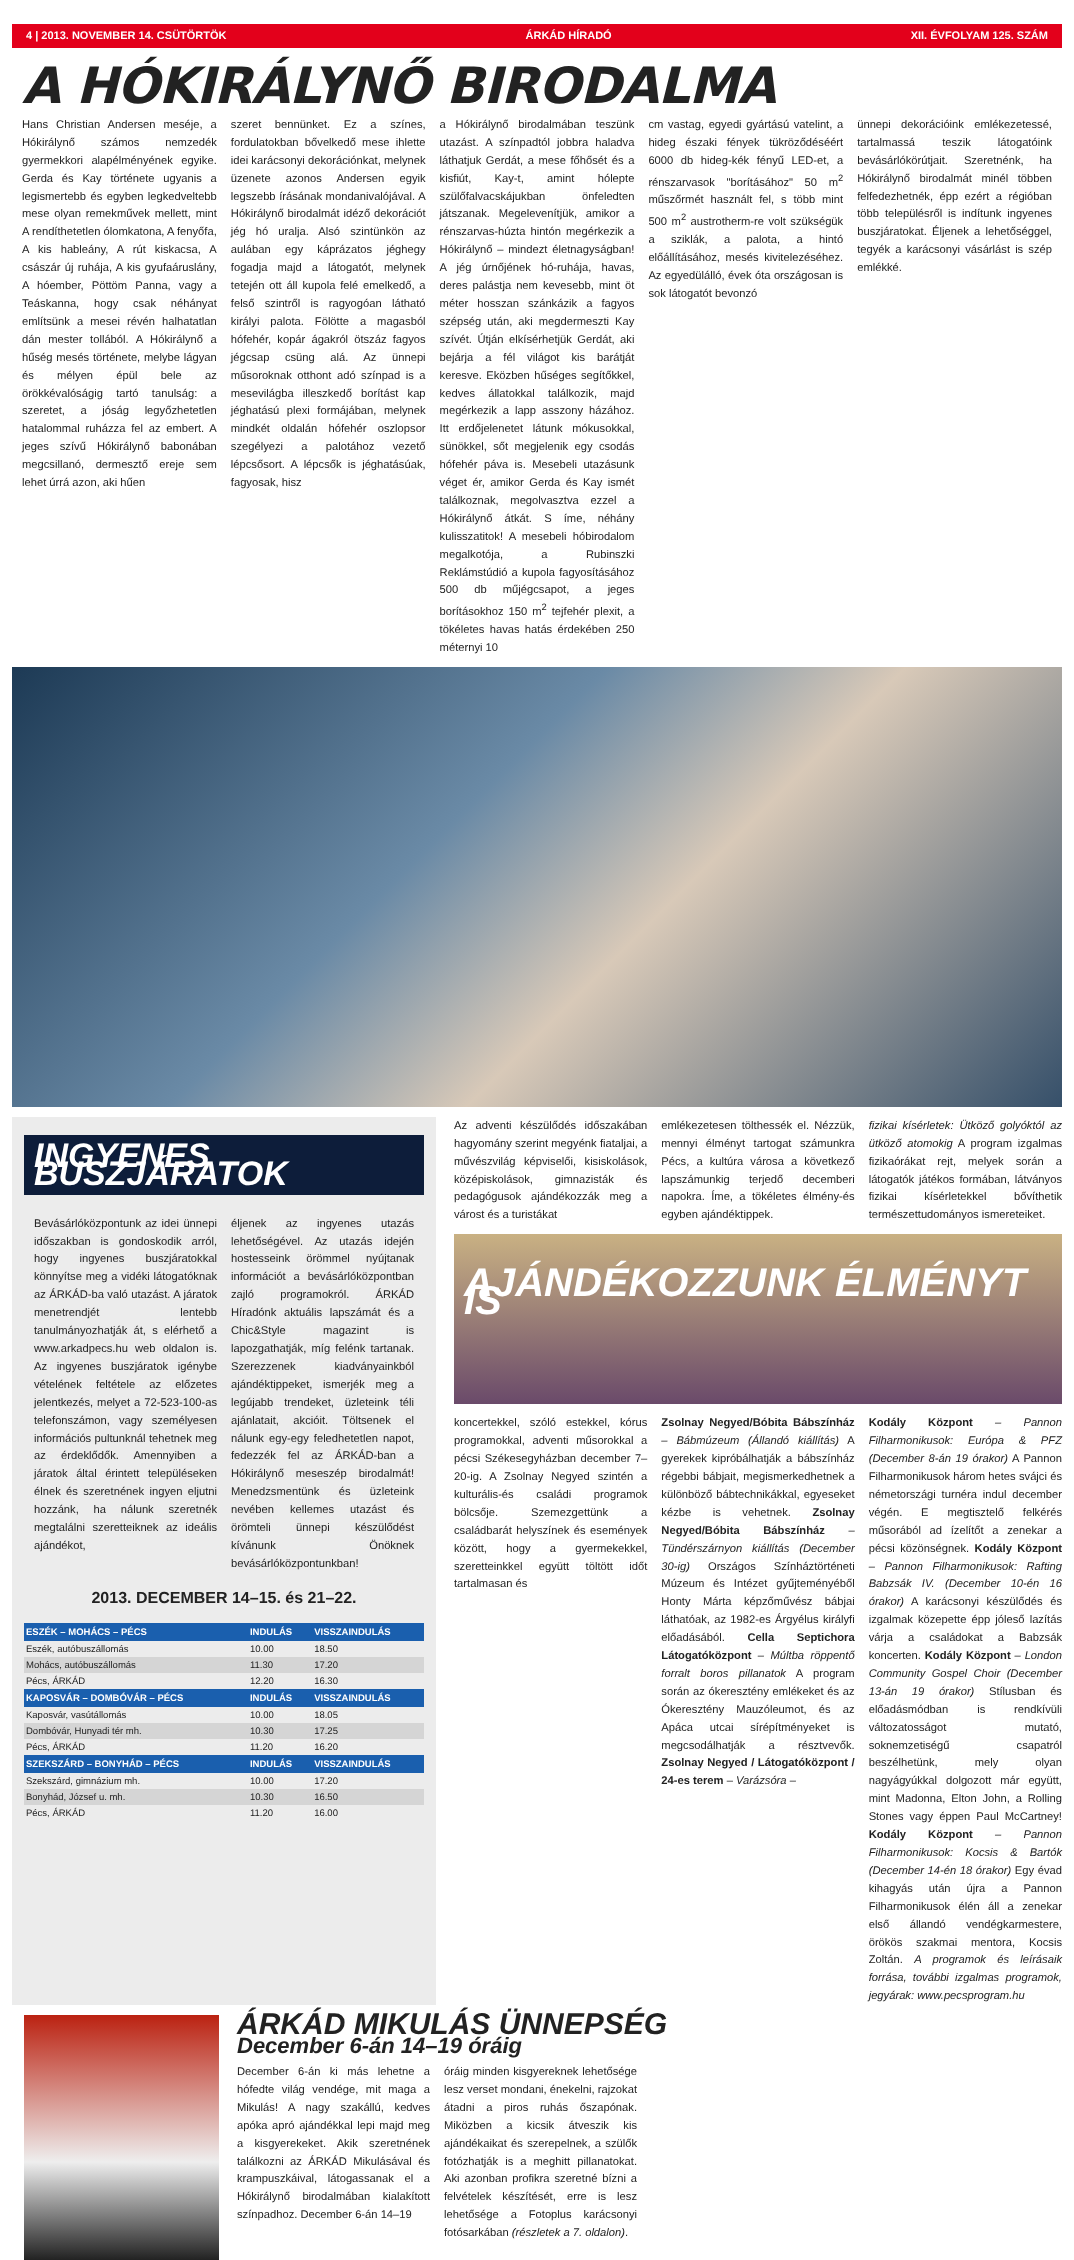4 | 2013. NOVEMBER 14. CSÜTÖRTÖK ÁRKÁD HÍRADÓ XII. ÉVFOLYAM 125. SZÁM
A HÓKIRÁLYNŐ BIRODALMA
Hans Christian Andersen meséje, a Hókirálynő számos nemzedék gyermekkori alapélményének egyike. Gerda és Kay története ugyanis a legismertebb és egyben legkedveltebb mese olyan remekművek mellett, mint A rendíthetetlen ólomkatona, A fenyőfa, A kis hableány, A rút kiskacsa, A császár új ruhája, A kis gyufaáruslány, A hóember, Pöttöm Panna, vagy a Teáskanna, hogy csak néhányat említsünk a mesei révén halhatatlan dán mester tollából. A Hókirálynő a hűség mesés története, melybe lágyan és mélyen épül bele az örökkévalóságig tartó tanulság: a szeretet, a jóság legyőzhetetlen hatalommal ruházza fel az embert. A jeges szívű Hókirálynő babonában megcsillanó, dermesztő ereje sem lehet úrrá azon, aki hűen
szeret bennünket. Ez a színes, fordulatokban bővelkedő mese ihlette idei karácsonyi dekorációnkat, melynek üzenete azonos Andersen egyik legszebb írásának mondanivalójával. A Hókirálynő birodalmát idéző dekorációt jég hó uralja. Alsó szintünkön az aulában egy káprázatos jéghegy fogadja majd a látogatót, melynek tetején ott áll kupola felé emelkedő, a felső szintről is ragyogóan látható királyi palota. Fölötte a magasból hófehér, kopár ágakról ötszáz fagyos jégcsap csüng alá. Az ünnepi műsoroknak otthont adó színpad is a mesevilágba illeszkedő borítást kap jéghatású plexi formájában, melynek mindkét oldalán hófehér oszlopsor szegélyezi a palotához vezető lépcsősort. A lépcsők is jéghatásúak, fagyosak, hisz
a Hókirálynő birodalmában teszünk utazást. A színpadtól jobbra haladva láthatjuk Gerdát, a mese főhősét és a kisfiút, Kay-t, amint hólepte szülőfalvacskájukban önfeledten játszanak. Megelevenítjük, amikor a rénszarvas-húzta hintón megérkezik a Hókirálynő – mindezt életnagyságban! A jég úrnőjének hó-ruhája, havas, deres palástja nem kevesebb, mint öt méter hosszan szánkázik a fagyos szépség után, aki megdermeszti Kay szívét. Útján elkísérhetjük Gerdát, aki bejárja a fél világot kis barátját keresve. Eközben hűséges segítőkkel, kedves állatokkal találkozik, majd megérkezik a lapp asszony házához. Itt erdőjelenetet látunk mókusokkal, sünökkel, sőt megjelenik egy csodás hófehér páva is. Mesebeli utazásunk véget ér, amikor Gerda és Kay ismét találkoznak, megolvasztva ezzel a Hókirálynő átkát. S íme, néhány kulisszatitok! A mesebeli hóbirodalom megalkotója, a Rubinszki Reklámstúdió a kupola fagyosításához 500 db műjégcsapot, a jeges borításokhoz 150 m<sup>2</sup> tejfehér plexit, a tökéletes havas hatás érdekében 250 méternyi 10
cm vastag, egyedi gyártású vatelint, a hideg északi fények tükröződéséért 6000 db hideg-kék fényű LED-et, a rénszarvasok "borításához" 50 m<sup>2</sup> műszőrmét használt fel, s több mint 500 m<sup>2</sup> austrotherm-re volt szükségük a sziklák, a palota, a hintó előállításához, mesés kivitelezéséhez. Az egyedülálló, évek óta országosan is sok látogatót bevonzó
ünnepi dekorációink emlékezetessé, tartalmassá teszik látogatóink bevásárlókörútjait. Szeretnénk, ha Hókirálynő birodalmát minél többen felfedezhetnék, épp ezért a régióban több településről is indítunk ingyenes buszjáratokat. Éljenek a lehetőséggel, tegyék a karácsonyi vásárlást is szép emlékké.
INGYENES BUSZJÁRATOK
Bevásárlóközpontunk az idei ünnepi időszakban is gondoskodik arról, hogy ingyenes buszjáratokkal könnyítse meg a vidéki látogatóknak az ÁRKÁD-ba való utazást. A járatok menetrendjét lentebb tanulmányozhatják át, s elérhető a www.arkadpecs.hu web oldalon is. Az ingyenes buszjáratok igénybe vételének feltétele az előzetes jelentkezés, melyet a 72-523-100-as telefonszámon, vagy személyesen információs pultunknál tehetnek meg az érdeklődők. Amennyiben a járatok által érintett településeken élnek és szeretnének ingyen eljutni hozzánk, ha nálunk szeretnék megtalálni szeretteiknek az ideális ajándékot,
éljenek az ingyenes utazás lehetőségével. Az utazás idején hostesseink örömmel nyújtanak információt a bevásárlóközpontban zajló programokról. ÁRKÁD Híradónk aktuális lapszámát és a Chic&Style magazint is lapozgathatják, míg felénk tartanak. Szerezzenek kiadványainkból ajándéktippeket, ismerjék meg a legújabb trendeket, üzleteink téli ajánlatait, akcióit. Töltsenek el nálunk egy-egy feledhetetlen napot, fedezzék fel az ÁRKÁD-ban a Hókirálynő meseszép birodalmát! Menedzsmentünk és üzleteink nevében kellemes utazást és örömteli ünnepi készülődést kívánunk Önöknek bevásárlóközpontunkban!
2013. DECEMBER 14–15. és 21–22.
| ESZÉK – MOHÁCS – PÉCS | INDULÁS | VISSZAINDULÁS |
| --- | --- | --- |
| Eszék, autóbuszállomás | 10.00 | 18.50 |
| Mohács, autóbuszállomás | 11.30 | 17.20 |
| Pécs, ÁRKÁD | 12.20 | 16.30 |
| KAPOSVÁR – DOMBÓVÁR – PÉCS | INDULÁS | VISSZAINDULÁS |
| Kaposvár, vasútállomás | 10.00 | 18.05 |
| Dombóvár, Hunyadi tér mh. | 10.30 | 17.25 |
| Pécs, ÁRKÁD | 11.20 | 16.20 |
| SZEKSZÁRD – BONYHÁD – PÉCS | INDULÁS | VISSZAINDULÁS |
| Szekszárd, gimnázium mh. | 10.00 | 17.20 |
| Bonyhád, József u. mh. | 10.30 | 16.50 |
| Pécs, ÁRKÁD | 11.20 | 16.00 |
Az adventi készülődés időszakában hagyomány szerint megyénk fiataljai, a művészvilág képviselői, kisiskolások, középiskolások, gimnazisták és pedagógusok ajándékozzák meg a várost és a turistákat
emlékezetesen tölthessék el. Nézzük, mennyi élményt tartogat számunkra Pécs, a kultúra városa a következő lapszámunkig terjedő decemberi napokra. Íme, a tökéletes élmény-és egyben ajándéktippek.
fizikai kísérletek: Ütköző golyóktól az ütköző atomokig A program izgalmas fizikaórákat rejt, melyek során a látogatók játékos formában, látványos fizikai kísérletekkel bővíthetik természettudományos ismereteiket.
AJÁNDÉKOZZUNK ÉLMÉNYT IS
koncertekkel, szóló estekkel, kórus programokkal, adventi műsorokkal a pécsi Székesegyházban december 7–20-ig. A Zsolnay Negyed szintén a kulturális-és családi programok bölcsője. Szemezgettünk a családbarát helyszínek és események között, hogy a gyermekekkel, szeretteinkkel együtt töltött időt tartalmasan és
Zsolnay Negyed/Bóbita Bábszínház – Bábmúzeum (Állandó kiállítás) A gyerekek kipróbálhatják a bábszínház régebbi bábjait, megismerkedhetnek a különböző bábtechnikákkal, egyeseket kézbe is vehetnek. Zsolnay Negyed/Bóbita Bábszínház – Tündérszárnyon kiállítás (December 30-ig) Országos Színháztörténeti Múzeum és Intézet gyűjteményéből Honty Márta képzőművész bábjai láthatóak, az 1982-es Árgyélus királyfi előadásából. Cella Septichora Látogatóközpont – Múltba röppentő forralt boros pillanatok A program során az ókeresztény emlékeket és az Ókeresztény Mauzóleumot, és az Apáca utcai sírépítményeket is megcsodálhatják a résztvevők. Zsolnay Negyed / Látogatóközpont / 24-es terem – Varázsóra –
Kodály Központ – Pannon Filharmonikusok: Európa & PFZ (December 8-án 19 órakor) A Pannon Filharmonikusok három hetes svájci és németországi turnéra indul december végén. E megtisztelő felkérés műsorából ad ízelítőt a zenekar a pécsi közönségnek. Kodály Központ – Pannon Filharmonikusok: Rafting Babzsák IV. (December 10-én 16 órakor) A karácsonyi készülődés és izgalmak közepette épp jóleső lazítás várja a családokat a Babzsák koncerten. Kodály Központ – London Community Gospel Choir (December 13-án 19 órakor) Stílusban és előadásmódban is rendkívüli változatosságot mutató, soknemzetiségű csapatról beszélhetünk, mely olyan nagyágyúkkal dolgozott már együtt, mint Madonna, Elton John, a Rolling Stones vagy éppen Paul McCartney! Kodály Központ – Pannon Filharmonikusok: Kocsis & Bartók (December 14-én 18 órakor) Egy évad kihagyás után újra a Pannon Filharmonikusok élén áll a zenekar első állandó vendégkarmestere, örökös szakmai mentora, Kocsis Zoltán. A programok és leírásaik forrása, további izgalmas programok, jegyárak: www.pecsprogram.hu
ÁRKÁD MIKULÁS ÜNNEPSÉG
December 6-án 14–19 óráig
December 6-án ki más lehetne a hófedte világ vendége, mit maga a Mikulás! A nagy szakállú, kedves apóka apró ajándékkal lepi majd meg a kisgyerekeket. Akik szeretnének találkozni az ÁRKÁD Mikulásával és krampuszkáival, látogassanak el a Hókirálynő birodalmában kialakított színpadhoz. December 6-án 14–19
óráig minden kisgyereknek lehetősége lesz verset mondani, énekelni, rajzokat átadni a piros ruhás őszapónak. Miközben a kicsik átveszik kis ajándékaikat és szerepelnek, a szülők fotózhatják is a meghitt pillanatokat. Aki azonban profikra szeretné bízni a felvételek készítését, erre is lesz lehetősége a Fotoplus karácsonyi fotósarkában (részletek a 7. oldalon).